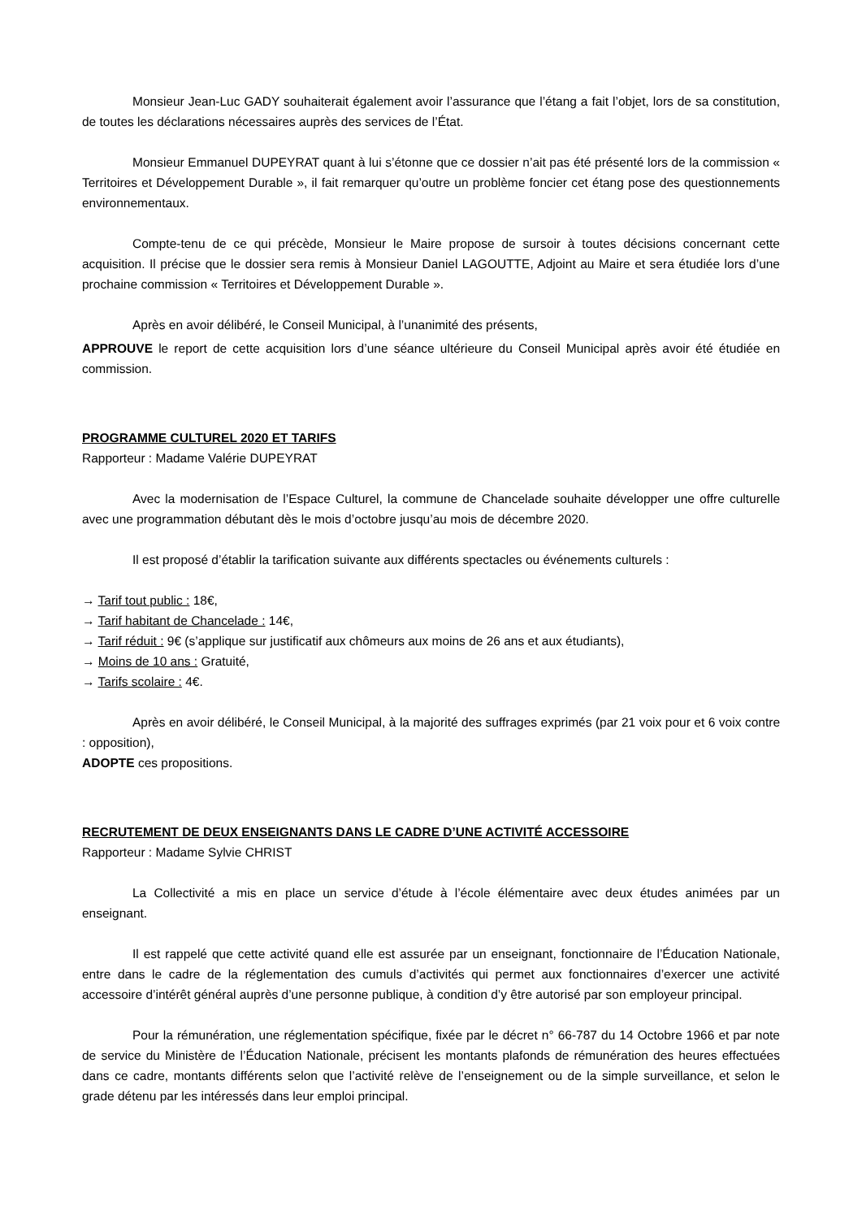Monsieur Jean-Luc GADY souhaiterait également avoir l’assurance que l’étang a fait l’objet, lors de sa constitution, de toutes les déclarations nécessaires auprès des services de l’État.
Monsieur Emmanuel DUPEYRAT quant à lui s’étonne que ce dossier n’ait pas été présenté lors de la commission « Territoires et Développement Durable », il fait remarquer qu’outre un problème foncier cet étang pose des questionnements environnementaux.
Compte-tenu de ce qui précède, Monsieur le Maire propose de sursoir à toutes décisions concernant cette acquisition. Il précise que le dossier sera remis à Monsieur Daniel LAGOUTTE, Adjoint au Maire et sera étudiée lors d’une prochaine commission « Territoires et Développement Durable ».
Après en avoir délibéré, le Conseil Municipal, à l’unanimité des présents,
APPROUVE le report de cette acquisition lors d’une séance ultérieure du Conseil Municipal après avoir été étudiée en commission.
PROGRAMME CULTUREL 2020 ET TARIFS
Rapporteur : Madame Valérie DUPEYRAT
Avec la modernisation de l’Espace Culturel, la commune de Chancelade souhaite développer une offre culturelle avec une programmation débutant dès le mois d’octobre jusqu’au mois de décembre 2020.
Il est proposé d’établir la tarification suivante aux différents spectacles ou événements culturels :
→ Tarif tout public : 18€,
→ Tarif habitant de Chancelade : 14€,
→ Tarif réduit : 9€ (s’applique sur justificatif aux chômeurs aux moins de 26 ans et aux étudiants),
→ Moins de 10 ans : Gratuité,
→ Tarifs scolaire : 4€.
Après en avoir délibéré, le Conseil Municipal, à la majorité des suffrages exprimés (par 21 voix pour et 6 voix contre : opposition),
ADOPTE ces propositions.
RECRUTEMENT DE DEUX ENSEIGNANTS DANS LE CADRE D’UNE ACTIVITÉ ACCESSOIRE
Rapporteur : Madame Sylvie CHRIST
La Collectivité a mis en place un service d’étude à l’école élémentaire avec deux études animées par un enseignant.
Il est rappelé que cette activité quand elle est assurée par un enseignant, fonctionnaire de l’Éducation Nationale, entre dans le cadre de la réglementation des cumuls d’activités qui permet aux fonctionnaires d’exercer une activité accessoire d’intérêt général auprès d’une personne publique, à condition d’y être autorisé par son employeur principal.
Pour la rémunération, une réglementation spécifique, fixée par le décret n° 66-787 du 14 Octobre 1966 et par note de service du Ministère de l’Éducation Nationale, précisent les montants plafonds de rémunération des heures effectuées dans ce cadre, montants différents selon que l’activité relève de l’enseignement ou de la simple surveillance, et selon le grade détenu par les intéressés dans leur emploi principal.